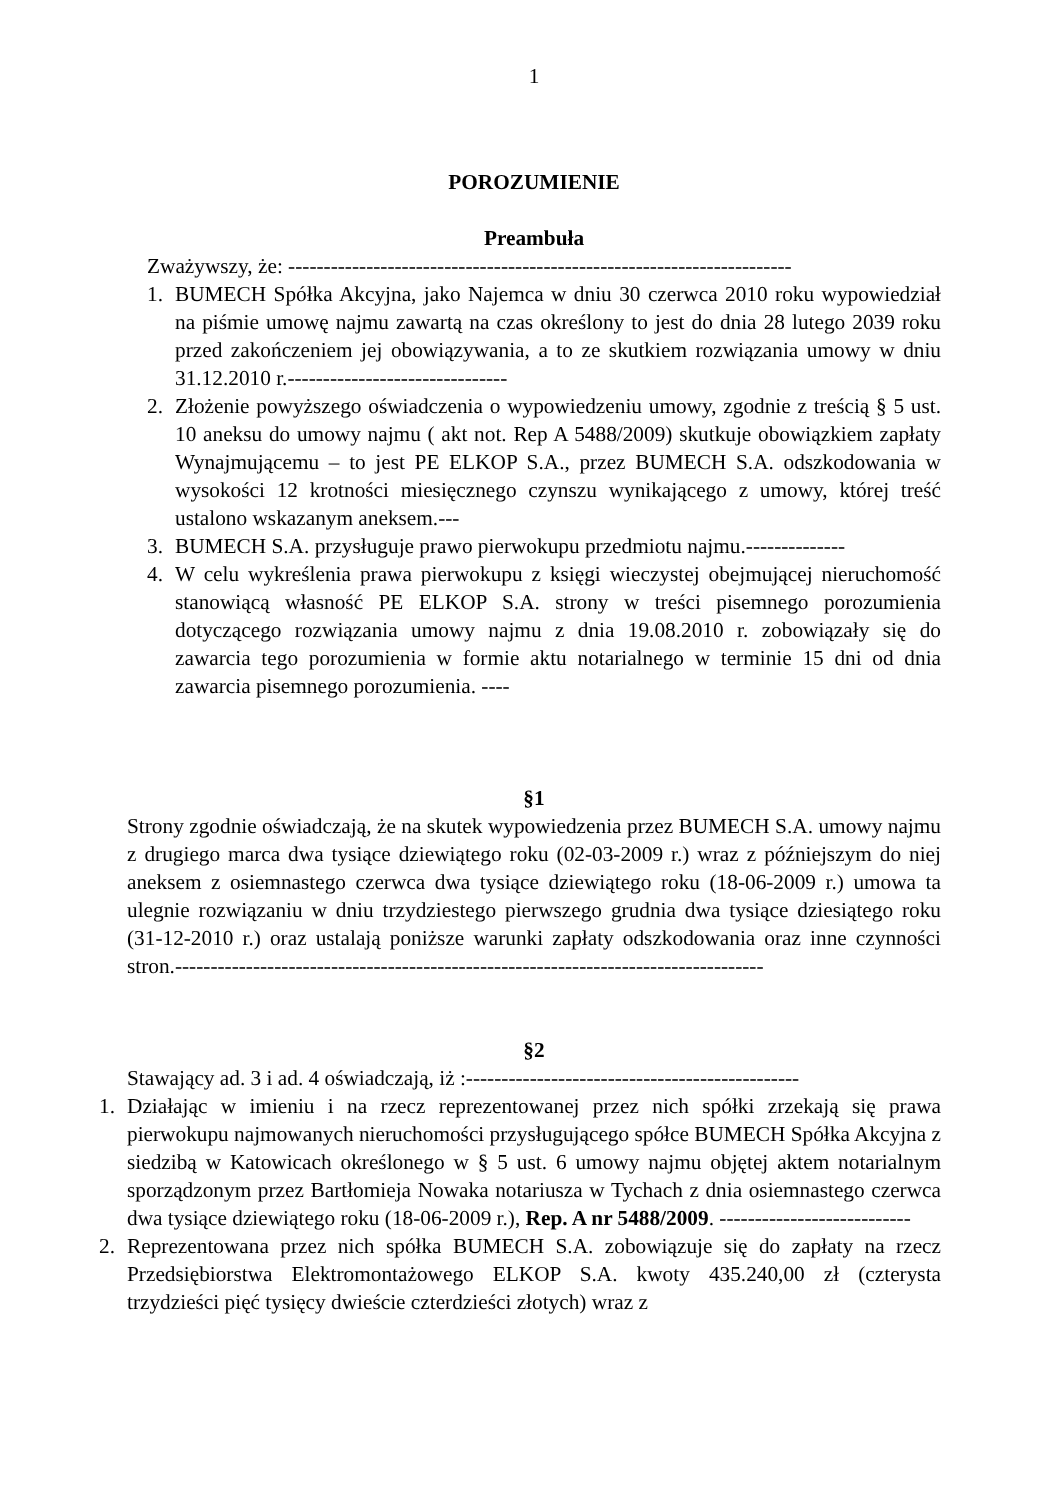1
POROZUMIENIE
Preambuła
Zważywszy, że: -----------------------------------------------------------------------
1. BUMECH Spółka Akcyjna, jako Najemca w dniu 30 czerwca 2010 roku wypowiedział na piśmie umowę najmu zawartą na czas określony to jest do dnia 28 lutego 2039 roku przed zakończeniem jej obowiązywania, a to ze skutkiem rozwiązania umowy w dniu 31.12.2010 r.-------------------------------
2. Złożenie powyższego oświadczenia o wypowiedzeniu umowy, zgodnie z treścią § 5 ust. 10 aneksu do umowy najmu ( akt not. Rep A 5488/2009) skutkuje obowiązkiem zapłaty Wynajmującemu – to jest PE ELKOP S.A., przez BUMECH S.A. odszkodowania w wysokości 12 krotności miesięcznego czynszu wynikającego z umowy, której treść ustalono wskazanym aneksem.---
3. BUMECH S.A. przysługuje prawo pierwokupu przedmiotu najmu.--------------
4. W celu wykreślenia prawa pierwokupu z księgi wieczystej obejmującej nieruchomość stanowiącą własność PE ELKOP S.A. strony w treści pisemnego porozumienia dotyczącego rozwiązania umowy najmu z dnia 19.08.2010 r. zobowiązały się do zawarcia tego porozumienia w formie aktu notarialnego w terminie 15 dni od dnia zawarcia pisemnego porozumienia. ----
§1
Strony zgodnie oświadczają, że na skutek wypowiedzenia przez BUMECH S.A. umowy najmu z drugiego marca dwa tysiące dziewiątego roku (02-03-2009 r.) wraz z późniejszym do niej aneksem z osiemnastego czerwca dwa tysiące dziewiątego roku (18-06-2009 r.) umowa ta ulegnie rozwiązaniu w dniu trzydziestego pierwszego grudnia dwa tysiące dziesiątego roku (31-12-2010 r.) oraz ustalają poniższe warunki zapłaty odszkodowania oraz inne czynności stron.-----------------------------------------------------------------------------------
§2
Stawający ad. 3 i ad. 4 oświadczają, iż :-----------------------------------------------
1. Działając w imieniu i na rzecz reprezentowanej przez nich spółki zrzekają się prawa pierwokupu najmowanych nieruchomości przysługującego spółce BUMECH Spółka Akcyjna z siedzibą w Katowicach określonego w § 5 ust. 6 umowy najmu objętej aktem notarialnym sporządzonym przez Bartłomieja Nowaka notariusza w Tychach z dnia osiemnastego czerwca dwa tysiące dziewiątego roku (18-06-2009 r.), Rep. A nr 5488/2009. ---------------------------
2. Reprezentowana przez nich spółka BUMECH S.A. zobowiązuje się do zapłaty na rzecz Przedsiębiorstwa Elektromontażowego ELKOP S.A. kwoty 435.240,00 zł (czterysta trzydzieści pięć tysięcy dwieście czterdzieści złotych) wraz z